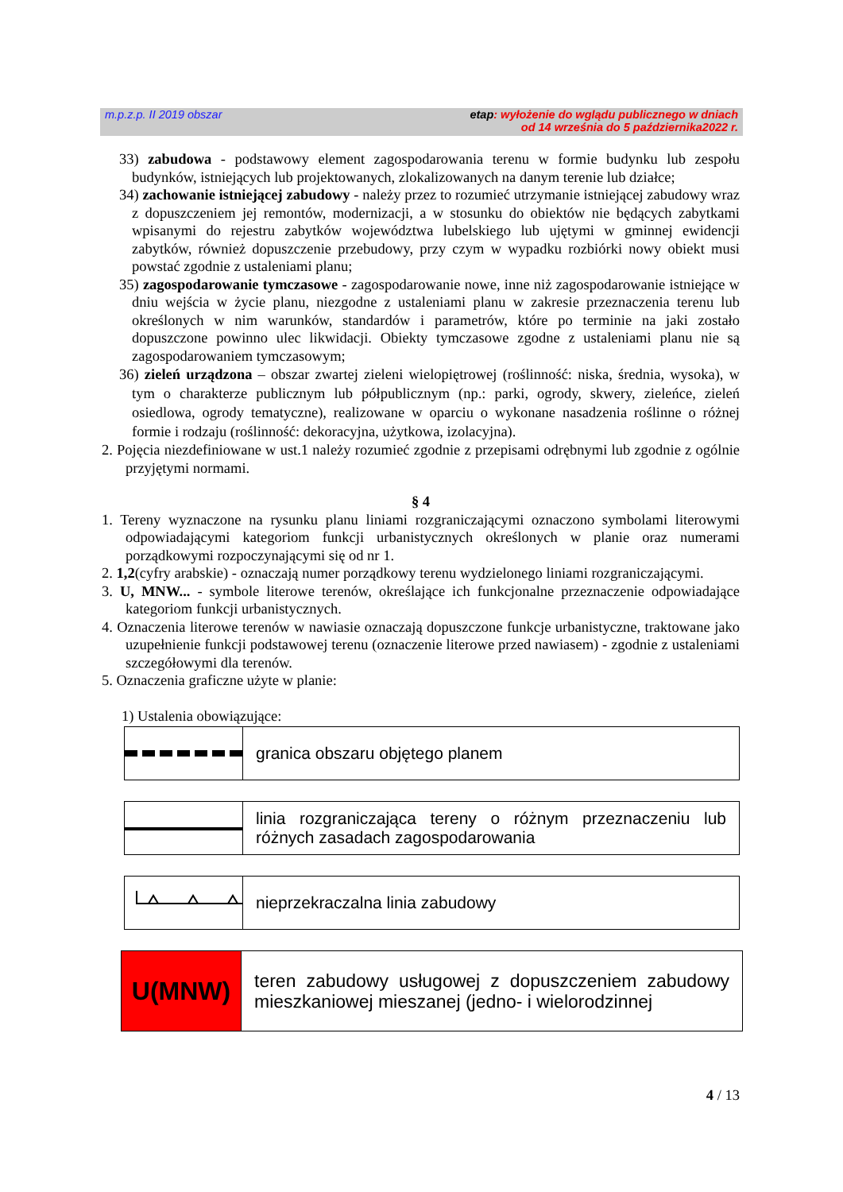m.p.z.p. II 2019 obszar etap: wyłożenie do wglądu publicznego w dniach
od 14 września do 5 października2022 r.
33) zabudowa - podstawowy element zagospodarowania terenu w formie budynku lub zespołu budynków, istniejących lub projektowanych, zlokalizowanych na danym terenie lub działce;
34) zachowanie istniejącej zabudowy - należy przez to rozumieć utrzymanie istniejącej zabudowy wraz z dopuszczeniem jej remontów, modernizacji, a w stosunku do obiektów nie będących zabytkami wpisanymi do rejestru zabytków województwa lubelskiego lub ujętymi w gminnej ewidencji zabytków, również dopuszczenie przebudowy, przy czym w wypadku rozbiórki nowy obiekt musi powstać zgodnie z ustaleniami planu;
35) zagospodarowanie tymczasowe - zagospodarowanie nowe, inne niż zagospodarowanie istniejące w dniu wejścia w życie planu, niezgodne z ustaleniami planu w zakresie przeznaczenia terenu lub określonych w nim warunków, standardów i parametrów, które po terminie na jaki zostało dopuszczone powinno ulec likwidacji. Obiekty tymczasowe zgodne z ustaleniami planu nie są zagospodarowaniem tymczasowym;
36) zieleń urządzona – obszar zwartej zieleni wielopiętrowej (roślinność: niska, średnia, wysoka), w tym o charakterze publicznym lub półpublicznym (np.: parki, ogrody, skwery, zieleńce, zieleń osiedlowa, ogrody tematyczne), realizowane w oparciu o wykonane nasadzenia roślinne o różnej formie i rodzaju (roślinność: dekoracyjna, użytkowa, izolacyjna).
2. Pojęcia niezdefiniowane w ust.1 należy rozumieć zgodnie z przepisami odrębnymi lub zgodnie z ogólnie przyjętymi normami.
§ 4
1. Tereny wyznaczone na rysunku planu liniami rozgraniczającymi oznaczono symbolami literowymi odpowiadającymi kategoriom funkcji urbanistycznych określonych w planie oraz numerami porządkowymi rozpoczynającymi się od nr 1.
2. 1,2(cyfry arabskie) - oznaczają numer porządkowy terenu wydzielonego liniami rozgraniczającymi.
3. U, MNW... - symbole literowe terenów, określające ich funkcjonalne przeznaczenie odpowiadające kategoriom funkcji urbanistycznych.
4. Oznaczenia literowe terenów w nawiasie oznaczają dopuszczone funkcje urbanistyczne, traktowane jako uzupełnienie funkcji podstawowej terenu (oznaczenie literowe przed nawiasem) - zgodnie z ustaleniami szczegółowymi dla terenów.
5. Oznaczenia graficzne użyte w planie:
1) Ustalenia obowiązujące:
granica obszaru objętego planem
linia rozgraniczająca tereny o różnym przeznaczeniu lub różnych zasadach zagospodarowania
nieprzekraczalna linia zabudowy
U(MNW)
teren zabudowy usługowej z dopuszczeniem zabudowy mieszkaniowej mieszanej (jedno- i wielorodzinnej
4 / 13